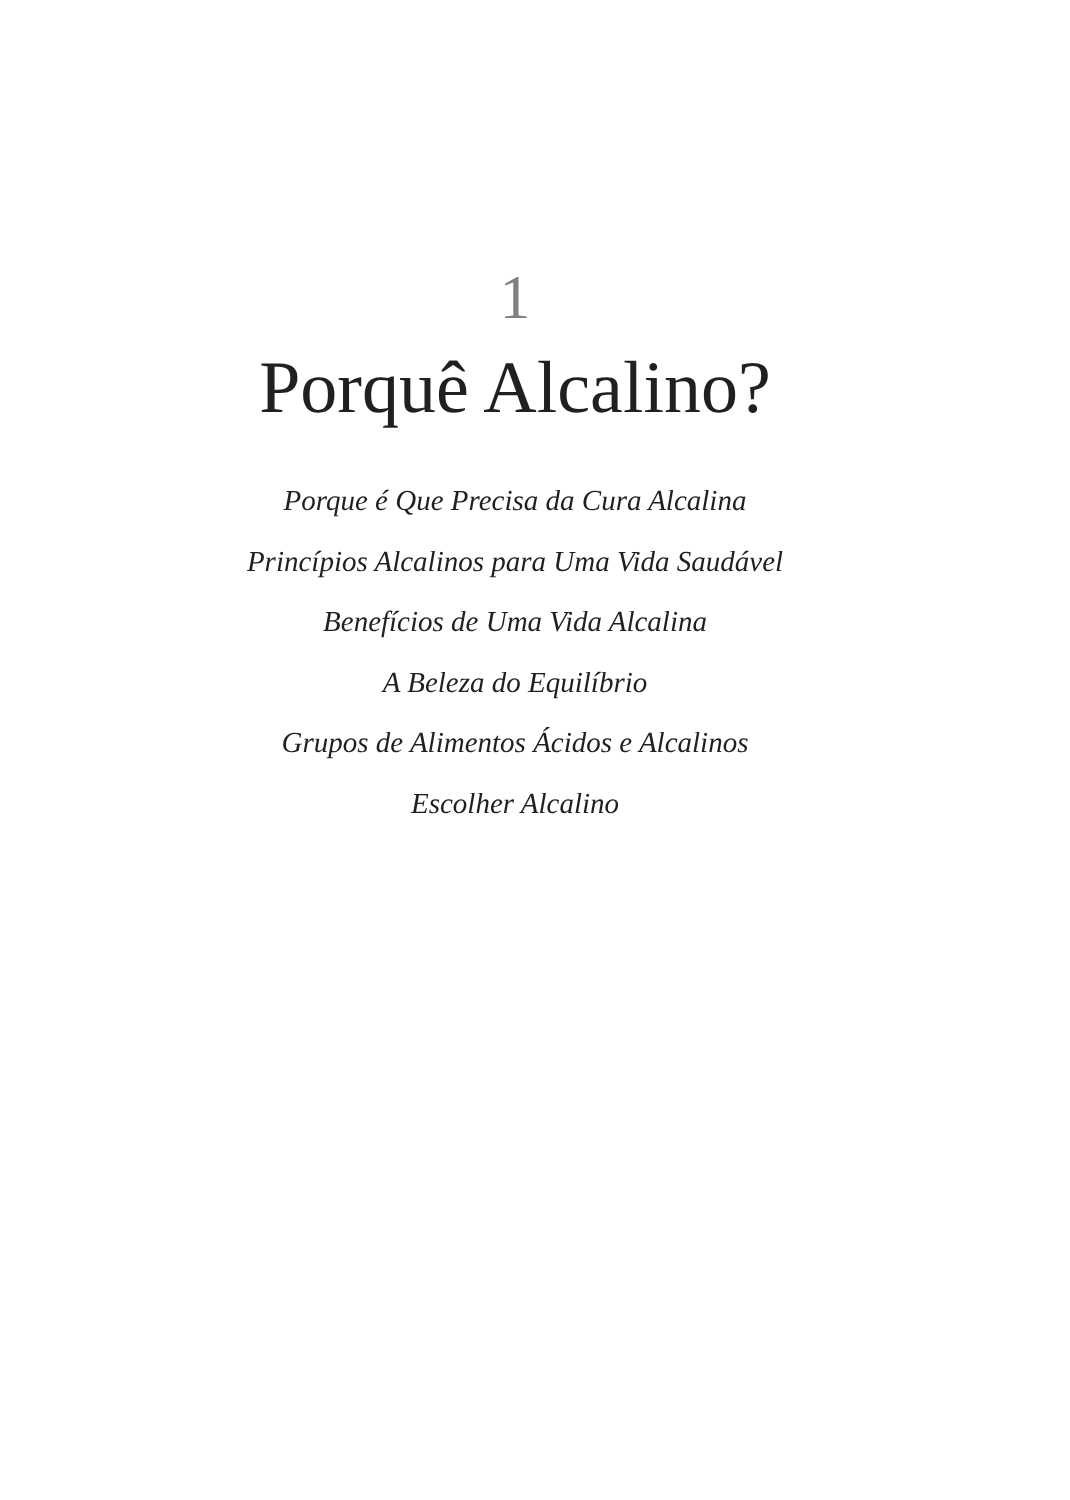1
Porquê Alcalino?
Porque é Que Precisa da Cura Alcalina
Princípios Alcalinos para Uma Vida Saudável
Benefícios de Uma Vida Alcalina
A Beleza do Equilíbrio
Grupos de Alimentos Ácidos e Alcalinos
Escolher Alcalino